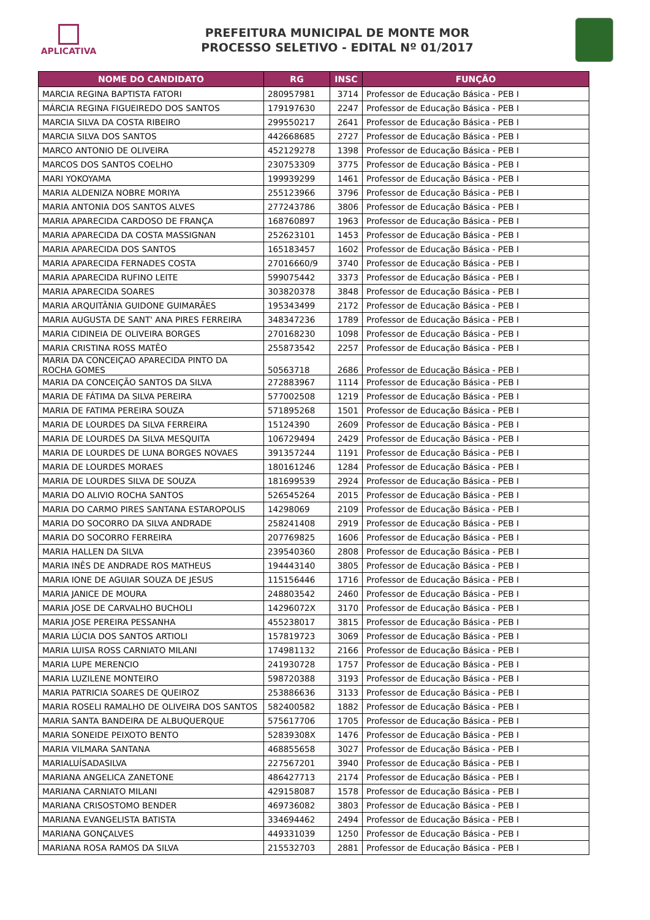APLICATIVA
PREFEITURA MUNICIPAL DE MONTE MOR
PROCESSO SELETIVO - EDITAL Nº 01/2017
| NOME DO CANDIDATO | RG | INSC | FUNÇÃO |
| --- | --- | --- | --- |
| MARCIA REGINA BAPTISTA FATORI | 280957981 | 3714 | Professor de Educação Básica - PEB I |
| MÁRCIA REGINA FIGUEIREDO DOS SANTOS | 179197630 | 2247 | Professor de Educação Básica - PEB I |
| MARCIA SILVA DA COSTA RIBEIRO | 299550217 | 2641 | Professor de Educação Básica - PEB I |
| MARCIA SILVA DOS SANTOS | 442668685 | 2727 | Professor de Educação Básica - PEB I |
| MARCO ANTONIO DE OLIVEIRA | 452129278 | 1398 | Professor de Educação Básica - PEB I |
| MARCOS DOS SANTOS COELHO | 230753309 | 3775 | Professor de Educação Básica - PEB I |
| MARI YOKOYAMA | 199939299 | 1461 | Professor de Educação Básica - PEB I |
| MARIA ALDENIZA NOBRE MORIYA | 255123966 | 3796 | Professor de Educação Básica - PEB I |
| MARIA ANTONIA DOS SANTOS ALVES | 277243786 | 3806 | Professor de Educação Básica - PEB I |
| MARIA APARECIDA CARDOSO DE FRANÇA | 168760897 | 1963 | Professor de Educação Básica - PEB I |
| MARIA APARECIDA DA COSTA MASSIGNAN | 252623101 | 1453 | Professor de Educação Básica - PEB I |
| MARIA APARECIDA DOS SANTOS | 165183457 | 1602 | Professor de Educação Básica - PEB I |
| MARIA APARECIDA FERNADES COSTA | 27016660/9 | 3740 | Professor de Educação Básica - PEB I |
| MARIA APARECIDA RUFINO LEITE | 599075442 | 3373 | Professor de Educação Básica - PEB I |
| MARIA APARECIDA SOARES | 303820378 | 3848 | Professor de Educação Básica - PEB I |
| MARIA ARQUITÂNIA GUIDONE GUIMARÃES | 195343499 | 2172 | Professor de Educação Básica - PEB I |
| MARIA AUGUSTA DE SANT' ANA PIRES FERREIRA | 348347236 | 1789 | Professor de Educação Básica - PEB I |
| MARIA CIDINEIA DE OLIVEIRA BORGES | 270168230 | 1098 | Professor de Educação Básica - PEB I |
| MARIA CRISTINA ROSS MATÊO | 255873542 | 2257 | Professor de Educação Básica - PEB I |
| MARIA DA CONCEIÇAO APARECIDA PINTO DA ROCHA GOMES | 50563718 | 2686 | Professor de Educação Básica - PEB I |
| MARIA DA CONCEIÇÃO SANTOS DA SILVA | 272883967 | 1114 | Professor de Educação Básica - PEB I |
| MARIA DE FÁTIMA DA SILVA PEREIRA | 577002508 | 1219 | Professor de Educação Básica - PEB I |
| MARIA DE FATIMA PEREIRA SOUZA | 571895268 | 1501 | Professor de Educação Básica - PEB I |
| MARIA DE LOURDES DA SILVA FERREIRA | 15124390 | 2609 | Professor de Educação Básica - PEB I |
| MARIA DE LOURDES DA SILVA MESQUITA | 106729494 | 2429 | Professor de Educação Básica - PEB I |
| MARIA DE LOURDES DE LUNA BORGES NOVAES | 391357244 | 1191 | Professor de Educação Básica - PEB I |
| MARIA DE LOURDES MORAES | 180161246 | 1284 | Professor de Educação Básica - PEB I |
| MARIA DE LOURDES SILVA DE SOUZA | 181699539 | 2924 | Professor de Educação Básica - PEB I |
| MARIA DO ALIVIO ROCHA SANTOS | 526545264 | 2015 | Professor de Educação Básica - PEB I |
| MARIA DO CARMO PIRES SANTANA ESTAROPOLIS | 14298069 | 2109 | Professor de Educação Básica - PEB I |
| MARIA DO SOCORRO DA SILVA ANDRADE | 258241408 | 2919 | Professor de Educação Básica - PEB I |
| MARIA DO SOCORRO FERREIRA | 207769825 | 1606 | Professor de Educação Básica - PEB I |
| MARIA HALLEN DA SILVA | 239540360 | 2808 | Professor de Educação Básica - PEB I |
| MARIA INÊS DE ANDRADE ROS MATHEUS | 194443140 | 3805 | Professor de Educação Básica - PEB I |
| MARIA IONE DE AGUIAR SOUZA DE JESUS | 115156446 | 1716 | Professor de Educação Básica - PEB I |
| MARIA JANICE DE MOURA | 248803542 | 2460 | Professor de Educação Básica - PEB I |
| MARIA JOSE DE CARVALHO BUCHOLI | 14296072X | 3170 | Professor de Educação Básica - PEB I |
| MARIA JOSE PEREIRA PESSANHA | 455238017 | 3815 | Professor de Educação Básica - PEB I |
| MARIA LÚCIA DOS SANTOS ARTIOLI | 157819723 | 3069 | Professor de Educação Básica - PEB I |
| MARIA LUISA ROSS CARNIATO MILANI | 174981132 | 2166 | Professor de Educação Básica - PEB I |
| MARIA LUPE MERENCIO | 241930728 | 1757 | Professor de Educação Básica - PEB I |
| MARIA LUZILENE MONTEIRO | 598720388 | 3193 | Professor de Educação Básica - PEB I |
| MARIA PATRICIA SOARES DE QUEIROZ | 253886636 | 3133 | Professor de Educação Básica - PEB I |
| MARIA ROSELI RAMALHO DE OLIVEIRA DOS SANTOS | 582400582 | 1882 | Professor de Educação Básica - PEB I |
| MARIA SANTA BANDEIRA DE ALBUQUERQUE | 575617706 | 1705 | Professor de Educação Básica - PEB I |
| MARIA SONEIDE PEIXOTO BENTO | 52839308X | 1476 | Professor de Educação Básica - PEB I |
| MARIA VILMARA SANTANA | 468855658 | 3027 | Professor de Educação Básica - PEB I |
| MARIALUÍSADASILVA | 227567201 | 3940 | Professor de Educação Básica - PEB I |
| MARIANA ANGELICA ZANETONE | 486427713 | 2174 | Professor de Educação Básica - PEB I |
| MARIANA CARNIATO MILANI | 429158087 | 1578 | Professor de Educação Básica - PEB I |
| MARIANA CRISOSTOMO BENDER | 469736082 | 3803 | Professor de Educação Básica - PEB I |
| MARIANA EVANGELISTA BATISTA | 334694462 | 2494 | Professor de Educação Básica - PEB I |
| MARIANA GONÇALVES | 449331039 | 1250 | Professor de Educação Básica - PEB I |
| MARIANA ROSA RAMOS DA SILVA | 215532703 | 2881 | Professor de Educação Básica - PEB I |